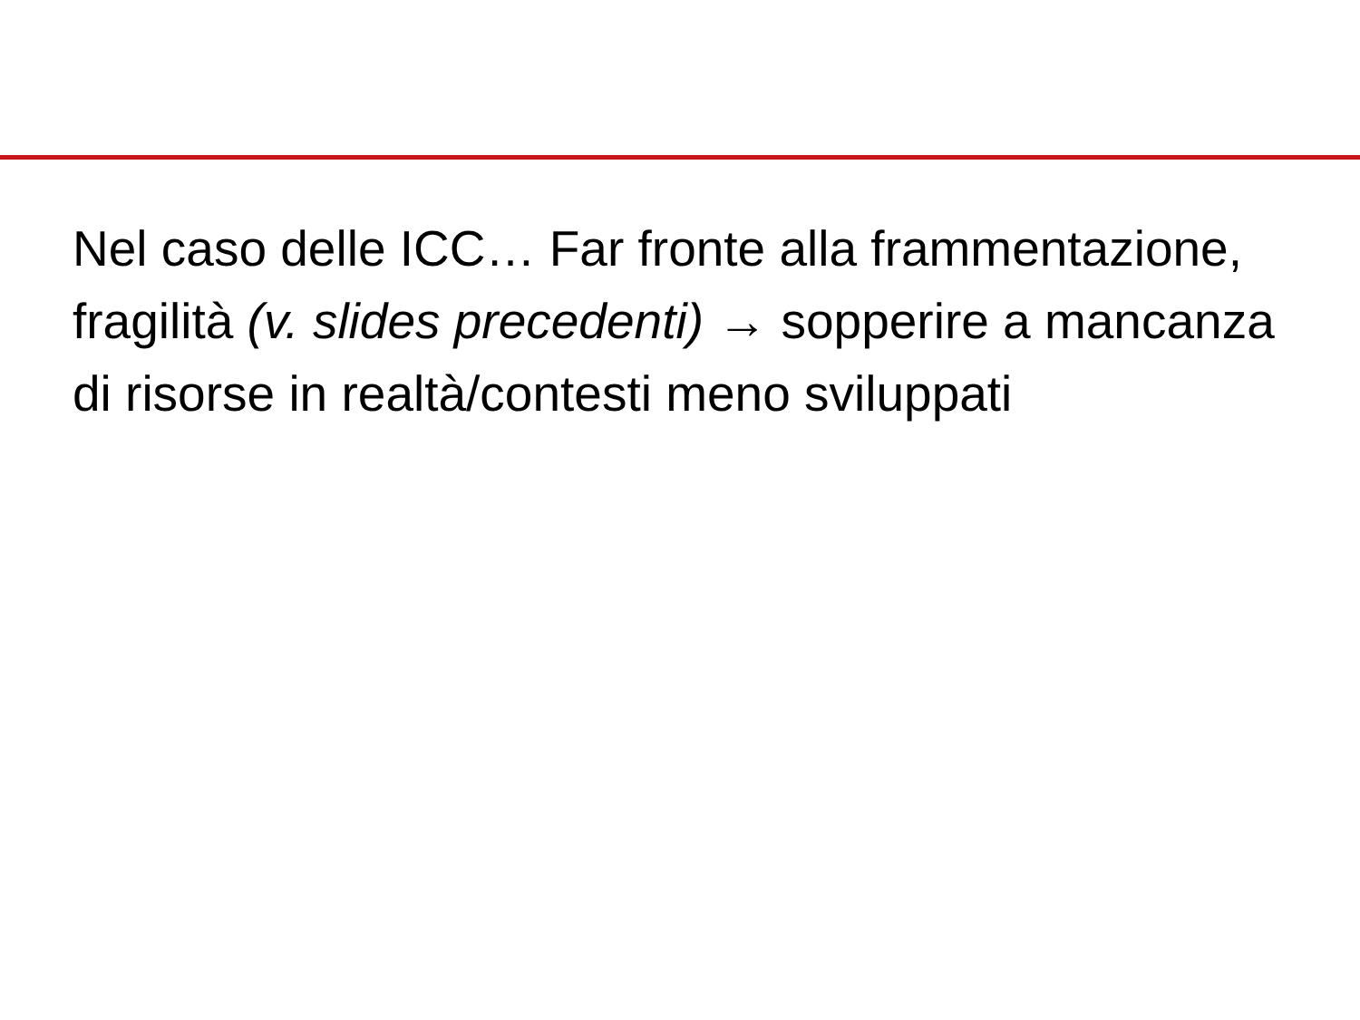Nel caso delle ICC… Far fronte alla frammentazione, fragilità (v. slides precedenti) → sopperire a mancanza di risorse in realtà/contesti meno sviluppati